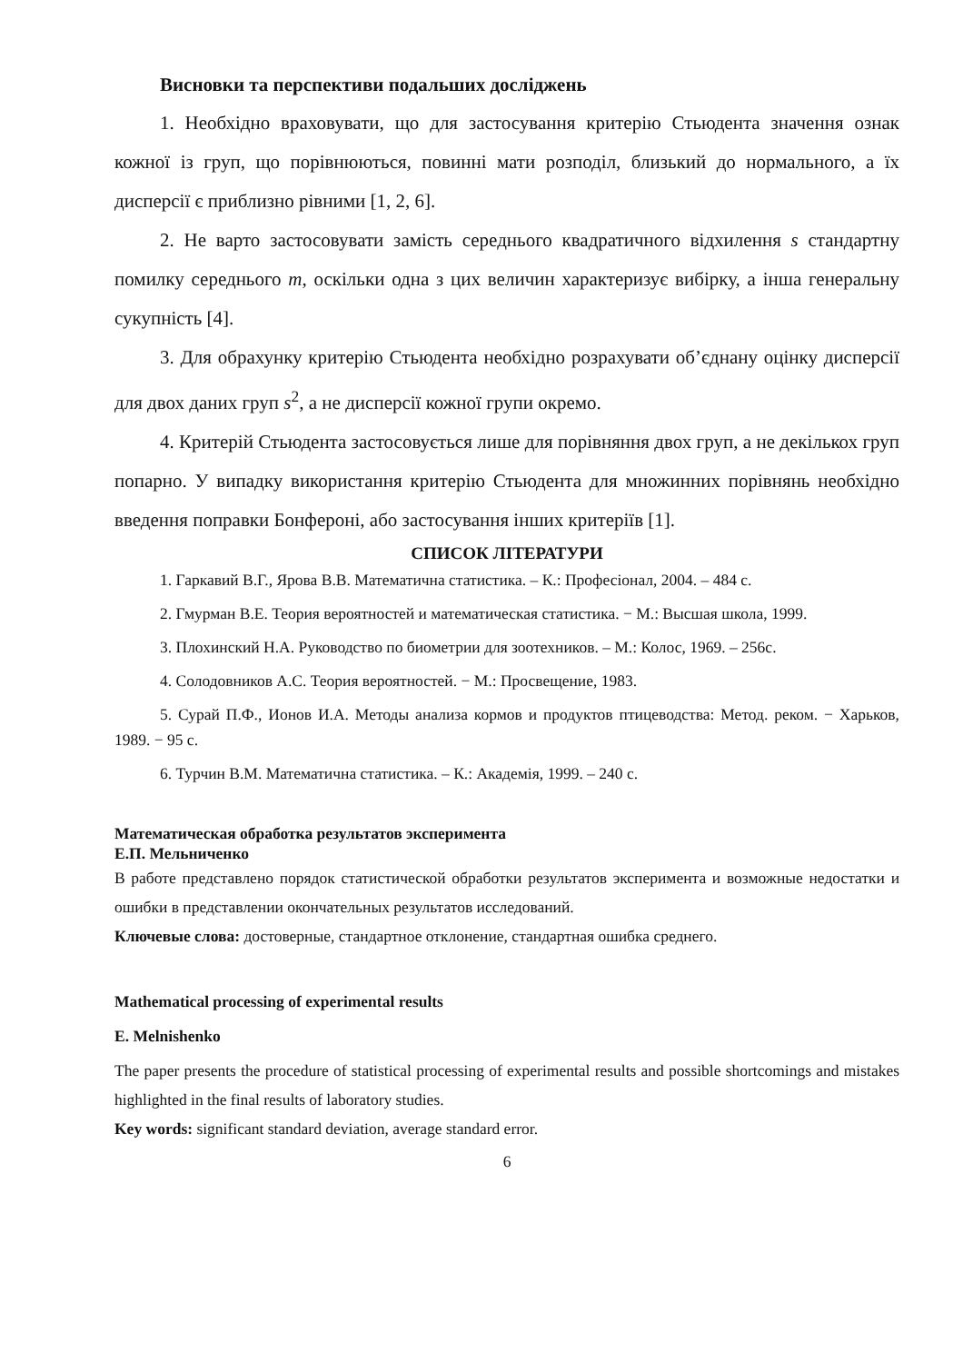Висновки та перспективи подальших досліджень
1. Необхідно враховувати, що для застосування критерію Стьюдента значення ознак кожної із груп, що порівнюються, повинні мати розподіл, близький до нормального, а їх дисперсії є приблизно рівними [1, 2, 6].
2. Не варто застосовувати замість середнього квадратичного відхилення s стандартну помилку середнього m, оскільки одна з цих величин характеризує вибірку, а інша генеральну сукупність [4].
3. Для обрахунку критерію Стьюдента необхідно розрахувати об’єднану оцінку дисперсії для двох даних груп s<sup>2</sup>, а не дисперсії кожної групи окремо.
4. Критерій Стьюдента застосовується лише для порівняння двох груп, а не декількох груп попарно. У випадку використання критерію Стьюдента для множинних порівнянь необхідно введення поправки Бонфероні, або застосування інших критеріїв [1].
СПИСОК ЛІТЕРАТУРИ
1. Гаркавий В.Г., Ярова В.В. Математична статистика. – К.: Професіонал, 2004. – 484 с.
2. Гмурман В.Е. Теория вероятностей и математическая статистика. − М.: Высшая школа, 1999.
3. Плохинский Н.А. Руководство по биометрии для зоотехников. – М.: Колос, 1969. – 256с.
4. Солодовников А.С. Теория вероятностей. − М.: Просвещение, 1983.
5. Сурай П.Ф., Ионов И.А. Методы анализа кормов и продуктов птицеводства: Метод. реком. − Харьков, 1989. − 95 с.
6. Турчин В.М. Математична статистика. – К.: Академія, 1999. – 240 с.
Математическая обработка результатов эксперимента
Е.П. Мельниченко
В работе представлено порядок статистической обработки результатов эксперимента и возможные недостатки и ошибки в представлении окончательных результатов исследований.
Ключевые слова: достоверные, стандартное отклонение, стандартная ошибка среднего.
Mathematical processing of experimental results
E. Melnishenko
The paper presents the procedure of statistical processing of experimental results and possible shortcomings and mistakes highlighted in the final results of laboratory studies.
Key words: significant standard deviation, average standard error.
6